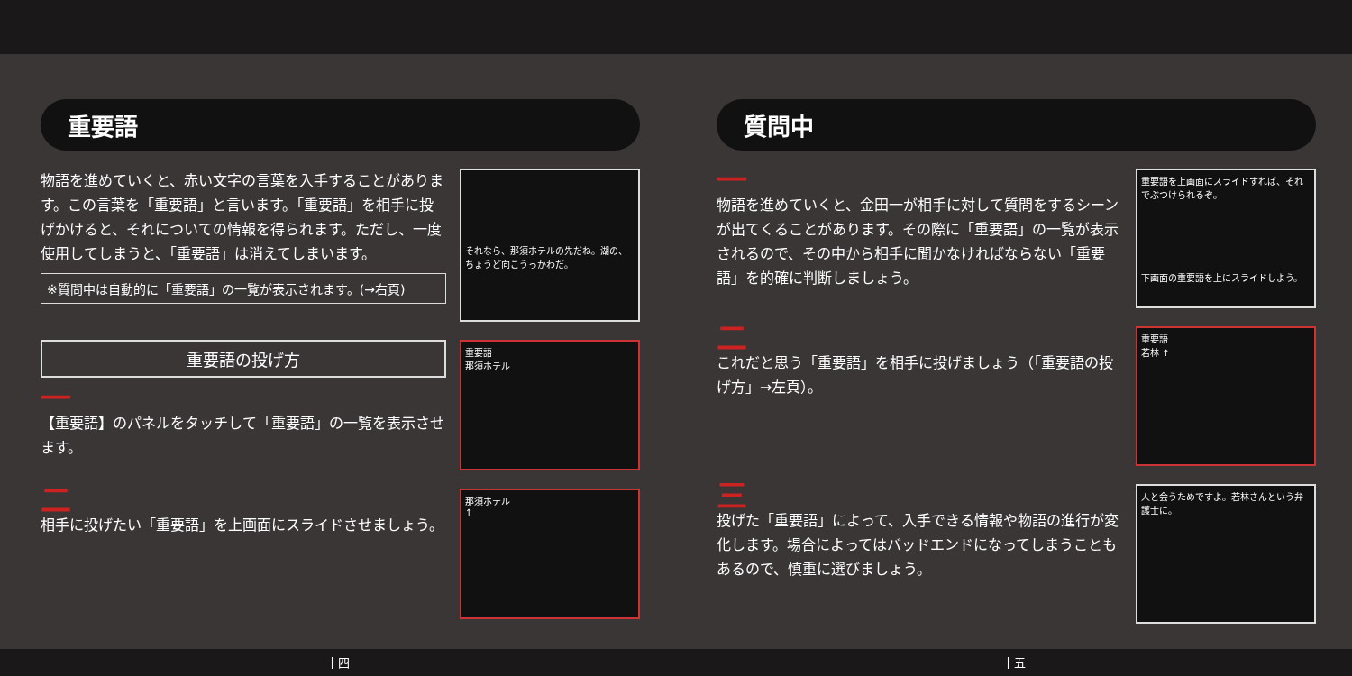重要語
物語を進めていくと、赤い文字の言葉を入手することがあります。この言葉を「重要語」と言います。「重要語」を相手に投げかけると、それについての情報を得られます。ただし、一度使用してしまうと、「重要語」は消えてしまいます。
※質問中は自動的に「重要語」の一覧が表示されます。(→右頁)
それなら、那須ホテルの先だね。湖の、ちょうど向こうっかわだ。
重要語の投げ方
一
【重要語】のパネルをタッチして「重要語」の一覧を表示させます。
重要語
那須ホテル
二
相手に投げたい「重要語」を上画面にスライドさせましょう。
那須ホテル
↑
十四
質問中
一
物語を進めていくと、金田一が相手に対して質問をするシーンが出てくることがあります。その際に「重要語」の一覧が表示されるので、その中から相手に聞かなければならない「重要語」を的確に判断しましょう。
重要語を上画面にスライドすれば、それでぶつけられるぞ。
下画面の重要語を上にスライドしよう。
二
これだと思う「重要語」を相手に投げましょう（「重要語の投げ方」→左頁）。
重要語
若林 ↑
三
投げた「重要語」によって、入手できる情報や物語の進行が変化します。場合によってはバッドエンドになってしまうこともあるので、慎重に選びましょう。
人と会うためですよ。若林さんという弁護士に。
十五